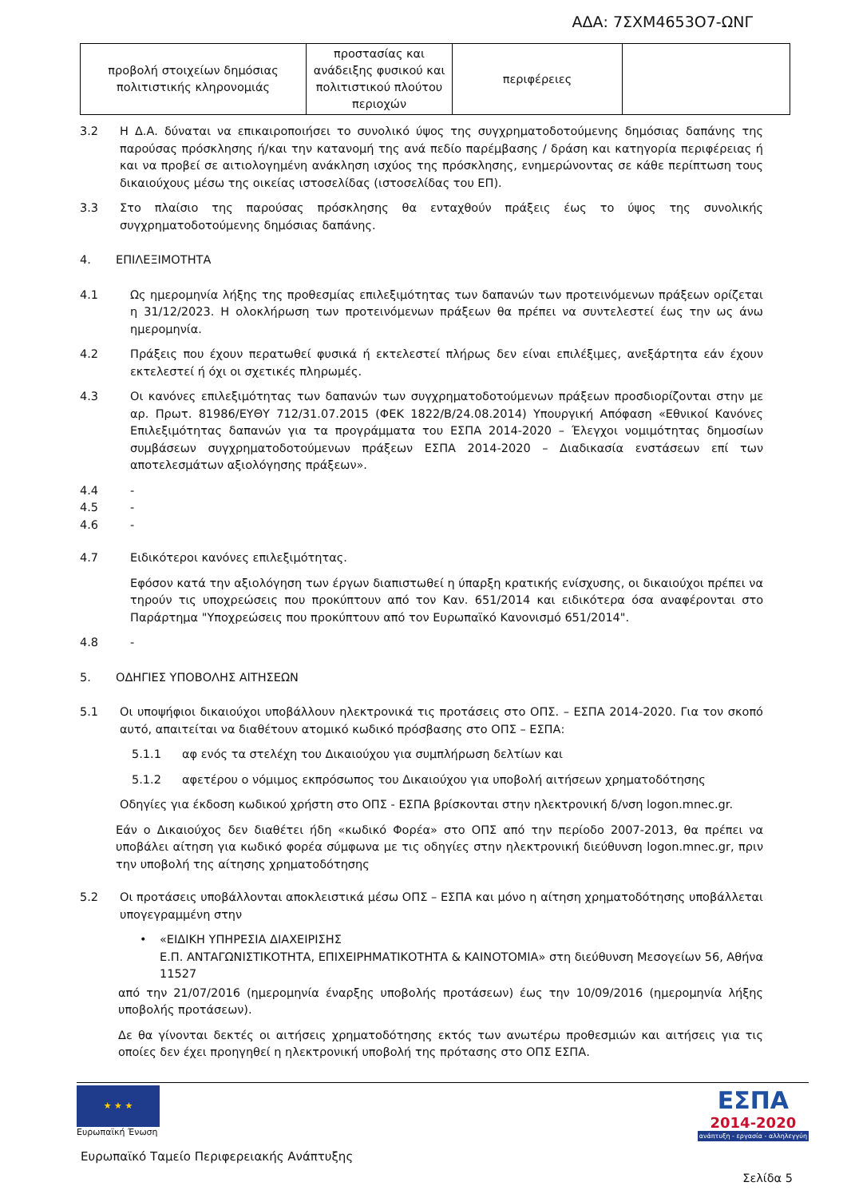ΑΔΑ: 7ΣΧΜ4653Ο7-ΩΝΓ
| προβολή στοιχείων δημόσιας πολιτιστικής κληρονομιάς | προστασίας και ανάδειξης φυσικού και πολιτιστικού πλούτου περιοχών | περιφέρειες | |
3.2 Η Δ.Α. δύναται να επικαιροποιήσει το συνολικό ύψος της συγχρηματοδοτούμενης δημόσιας δαπάνης της παρούσας πρόσκλησης ή/και την κατανομή της ανά πεδίο παρέμβασης / δράση και κατηγορία περιφέρειας ή και να προβεί σε αιτιολογημένη ανάκληση ισχύος της πρόσκλησης, ενημερώνοντας σε κάθε περίπτωση τους δικαιούχους μέσω της οικείας ιστοσελίδας (ιστοσελίδας του ΕΠ).
3.3 Στο πλαίσιο της παρούσας πρόσκλησης θα ενταχθούν πράξεις έως το ύψος της συνολικής συγχρηματοδοτούμενης δημόσιας δαπάνης.
4. ΕΠΙΛΕΞΙΜΟΤΗΤΑ
4.1 Ως ημερομηνία λήξης της προθεσμίας επιλεξιμότητας των δαπανών των προτεινόμενων πράξεων ορίζεται η 31/12/2023. Η ολοκλήρωση των προτεινόμενων πράξεων θα πρέπει να συντελεστεί έως την ως άνω ημερομηνία.
4.2 Πράξεις που έχουν περατωθεί φυσικά ή εκτελεστεί πλήρως δεν είναι επιλέξιμες, ανεξάρτητα εάν έχουν εκτελεστεί ή όχι οι σχετικές πληρωμές.
4.3 Οι κανόνες επιλεξιμότητας των δαπανών των συγχρηματοδοτούμενων πράξεων προσδιορίζονται στην με αρ. Πρωτ. 81986/ΕΥΘΥ 712/31.07.2015 (ΦΕΚ 1822/Β/24.08.2014) Υπουργική Απόφαση «Εθνικοί Κανόνες Επιλεξιμότητας δαπανών για τα προγράμματα του ΕΣΠΑ 2014-2020 – Έλεγχοι νομιμότητας δημοσίων συμβάσεων συγχρηματοδοτούμενων πράξεων ΕΣΠΑ 2014-2020 – Διαδικασία ενστάσεων επί των αποτελεσμάτων αξιολόγησης πράξεων».
4.4 -
4.5 -
4.6 -
4.7 Ειδικότεροι κανόνες επιλεξιμότητας.
Εφόσον κατά την αξιολόγηση των έργων διαπιστωθεί η ύπαρξη κρατικής ενίσχυσης, οι δικαιούχοι πρέπει να τηρούν τις υποχρεώσεις που προκύπτουν από τον Καν. 651/2014 και ειδικότερα όσα αναφέρονται στο Παράρτημα "Υποχρεώσεις που προκύπτουν από τον Ευρωπαϊκό Κανονισμό 651/2014".
4.8 -
5. ΟΔΗΓΙΕΣ ΥΠΟΒΟΛΗΣ ΑΙΤΗΣΕΩΝ
5.1 Οι υποψήφιοι δικαιούχοι υποβάλλουν ηλεκτρονικά τις προτάσεις στο ΟΠΣ. – ΕΣΠΑ 2014-2020. Για τον σκοπό αυτό, απαιτείται να διαθέτουν ατομικό κωδικό πρόσβασης στο ΟΠΣ – ΕΣΠΑ:
5.1.1 αφ ενός τα στελέχη του Δικαιούχου για συμπλήρωση δελτίων και
5.1.2 αφετέρου ο νόμιμος εκπρόσωπος του Δικαιούχου για υποβολή αιτήσεων χρηματοδότησης
Οδηγίες για έκδοση κωδικού χρήστη στο ΟΠΣ - ΕΣΠΑ βρίσκονται στην ηλεκτρονική δ/νση logon.mnec.gr.
Εάν ο Δικαιούχος δεν διαθέτει ήδη «κωδικό Φορέα» στο ΟΠΣ από την περίοδο 2007-2013, θα πρέπει να υποβάλει αίτηση για κωδικό φορέα σύμφωνα με τις οδηγίες στην ηλεκτρονική διεύθυνση logon.mnec.gr, πριν την υποβολή της αίτησης χρηματοδότησης
5.2 Οι προτάσεις υποβάλλονται αποκλειστικά μέσω ΟΠΣ – ΕΣΠΑ και μόνο η αίτηση χρηματοδότησης υποβάλλεται υπογεγραμμένη στην
• «ΕΙΔΙΚΗ ΥΠΗΡΕΣΙΑ ΔΙΑΧΕΙΡΙΣΗΣ
Ε.Π. ΑΝΤΑΓΩΝΙΣΤΙΚΟΤΗΤΑ, ΕΠΙΧΕΙΡΗΜΑΤΙΚΟΤΗΤΑ & ΚΑΙΝΟΤΟΜΙΑ» στη διεύθυνση Μεσογείων 56, Αθήνα 11527
από την 21/07/2016 (ημερομηνία έναρξης υποβολής προτάσεων) έως την 10/09/2016 (ημερομηνία λήξης υποβολής προτάσεων).
Δε θα γίνονται δεκτές οι αιτήσεις χρηματοδότησης εκτός των ανωτέρω προθεσμιών και αιτήσεις για τις οποίες δεν έχει προηγηθεί η ηλεκτρονική υποβολή της πρότασης στο ΟΠΣ ΕΣΠΑ.
★ ★ ★
Ευρωπαϊκή Ένωση
ΕΣΠΑ
2014-2020
ανάπτυξη - εργασία - αλληλεγγύη
Ευρωπαϊκό Ταμείο Περιφερειακής Ανάπτυξης
Σελίδα 5